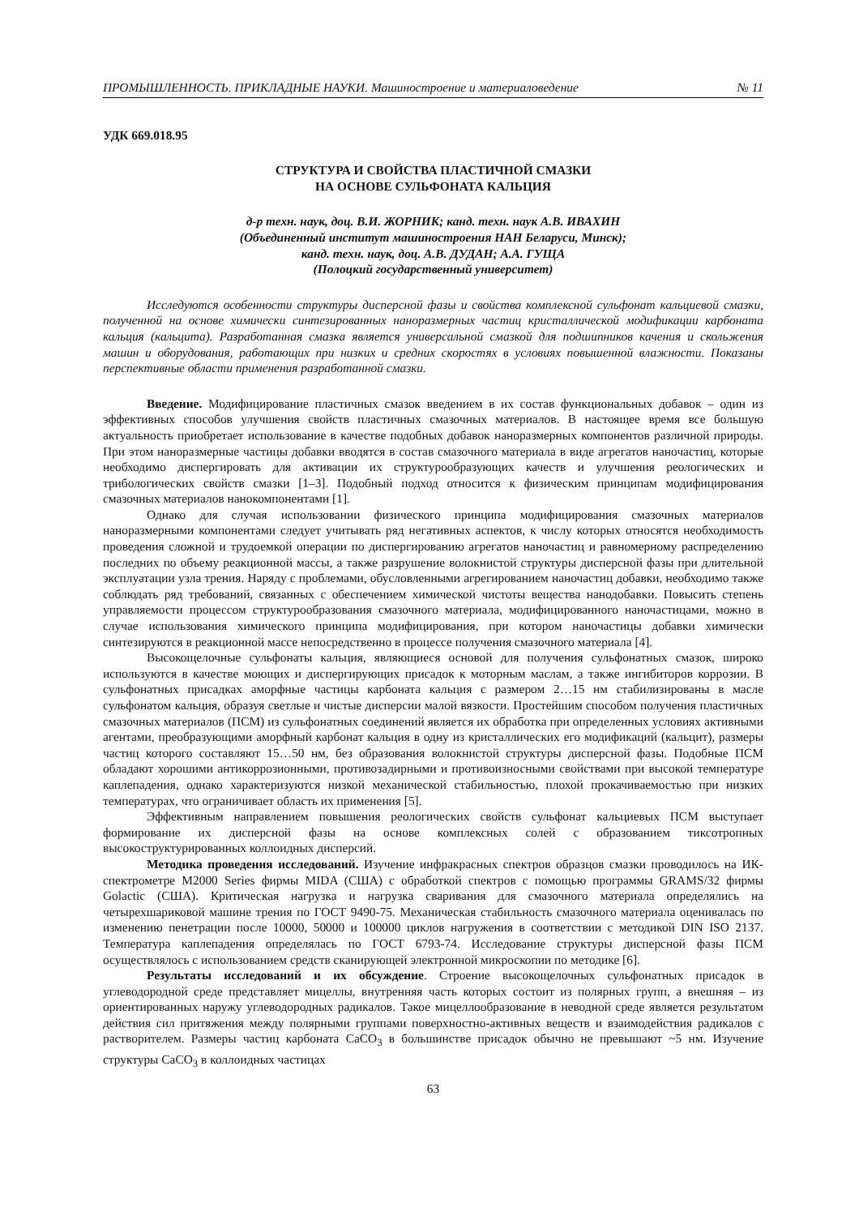ПРОМЫШЛЕННОСТЬ. ПРИКЛАДНЫЕ НАУКИ. Машиностроение и материаловедение № 11
УДК 669.018.95
СТРУКТУРА И СВОЙСТВА ПЛАСТИЧНОЙ СМАЗКИ
НА ОСНОВЕ СУЛЬФОНАТА КАЛЬЦИЯ
д-р техн. наук, доц. В.И. ЖОРНИК; канд. техн. наук А.В. ИВАХИН
(Объединенный институт машиностроения НАН Беларуси, Минск);
канд. техн. наук, доц. А.В. ДУДАН; А.А. ГУЩА
(Полоцкий государственный университет)
Исследуются особенности структуры дисперсной фазы и свойства комплексной сульфонат кальциевой смазки, полученной на основе химически синтезированных наноразмерных частиц кристаллической модификации карбоната кальция (кальцита). Разработанная смазка является универсальной смазкой для подшипников качения и скольжения машин и оборудования, работающих при низких и средних скоростях в условиях повышенной влажности. Показаны перспективные области применения разработанной смазки.
Введение. Модифицирование пластичных смазок введением в их состав функциональных добавок – один из эффективных способов улучшения свойств пластичных смазочных материалов. В настоящее время все большую актуальность приобретает использование в качестве подобных добавок наноразмерных компонентов различной природы. При этом наноразмерные частицы добавки вводятся в состав смазочного материала в виде агрегатов наночастиц, которые необходимо диспергировать для активации их структурообразующих качеств и улучшения реологических и трибологических свойств смазки [1–3]. Подобный подход относится к физическим принципам модифицирования смазочных материалов нанокомпонентами [1].
Однако для случая использовании физического принципа модифицирования смазочных материалов наноразмерными компонентами следует учитывать ряд негативных аспектов, к числу которых относятся необходимость проведения сложной и трудоемкой операции по диспергированию агрегатов наночастиц и равномерному распределению последних по объему реакционной массы, а также разрушение волокнистой структуры дисперсной фазы при длительной эксплуатации узла трения. Наряду с проблемами, обусловленными агрегированием наночастиц добавки, необходимо также соблюдать ряд требований, связанных с обеспечением химической чистоты вещества нанодобавки. Повысить степень управляемости процессом структурообразования смазочного материала, модифицированного наночастицами, можно в случае использования химического принципа модифицирования, при котором наночастицы добавки химически синтезируются в реакционной массе непосредственно в процессе получения смазочного материала [4].
Высокощелочные сульфонаты кальция, являющиеся основой для получения сульфонатных смазок, широко используются в качестве моющих и диспергирующих присадок к моторным маслам, а также ингибиторов коррозии. В сульфонатных присадках аморфные частицы карбоната кальция с размером 2…15 нм стабилизированы в масле сульфонатом кальция, образуя светлые и чистые дисперсии малой вязкости. Простейшим способом получения пластичных смазочных материалов (ПСМ) из сульфонатных соединений является их обработка при определенных условиях активными агентами, преобразующими аморфный карбонат кальция в одну из кристаллических его модификаций (кальцит), размеры частиц которого составляют 15…50 нм, без образования волокнистой структуры дисперсной фазы. Подобные ПСМ обладают хорошими антикоррозионными, противозадирными и противоизносными свойствами при высокой температуре каплепадения, однако характеризуются низкой механической стабильностью, плохой прокачиваемостью при низких температурах, что ограничивает область их применения [5].
Эффективным направлением повышения реологических свойств сульфонат кальциевых ПСМ выступает формирование их дисперсной фазы на основе комплексных солей с образованием тиксотропных высокоструктурированных коллоидных дисперсий.
Методика проведения исследований. Изучение инфракрасных спектров образцов смазки проводилось на ИК-спектрометре M2000 Series фирмы MIDA (США) с обработкой спектров с помощью программы GRAMS/32 фирмы Golactic (США). Критическая нагрузка и нагрузка сваривания для смазочного материала определялись на четырехшариковой машине трения по ГОСТ 9490-75. Механическая стабильность смазочного материала оценивалась по изменению пенетрации после 10000, 50000 и 100000 циклов нагружения в соответствии с методикой DIN ISO 2137. Температура каплепадения определялась по ГОСТ 6793-74. Исследование структуры дисперсной фазы ПСМ осуществлялось с использованием средств сканирующей электронной микроскопии по методике [6].
Результаты исследований и их обсуждение. Строение высокощелочных сульфонатных присадок в углеводородной среде представляет мицеллы, внутренняя часть которых состоит из полярных групп, а внешняя – из ориентированных наружу углеводородных радикалов. Такое мицеллообразование в неводной среде является результатом действия сил притяжения между полярными группами поверхностно-активных веществ и взаимодействия радикалов с растворителем. Размеры частиц карбоната CaCO<sub>3</sub> в большинстве присадок обычно не превышают ~5 нм. Изучение структуры CaCO<sub>3</sub> в коллоидных частицах
63